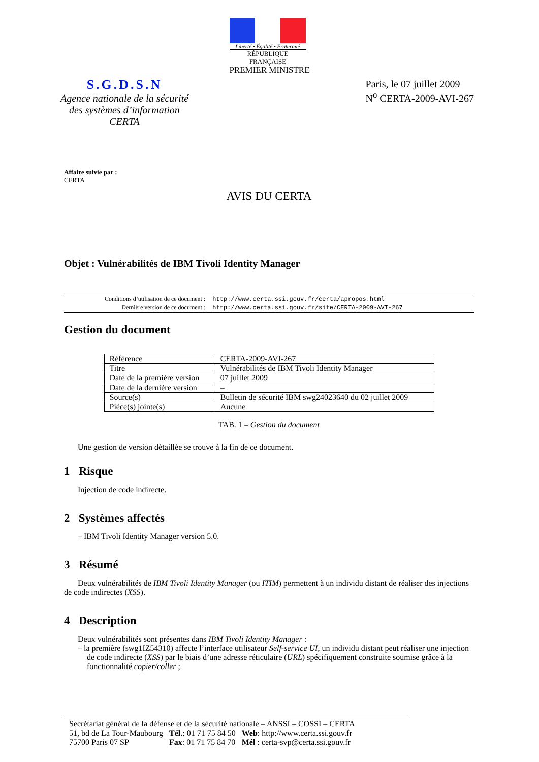Liberté • Égalité • Fraternité
RÉPUBLIQUE FRANÇAISE
PREMIER MINISTRE
S.G.D.S.N
Agence nationale de la sécurité
des systèmes d’information
CERTA
Paris, le 07 juillet 2009
N<sup>o</sup> CERTA-2009-AVI-267
Affaire suivie par :
CERTA
AVIS DU CERTA
Objet : Vulnérabilités de IBM Tivoli Identity Manager
| Conditions d’utilisation de ce document : | http://www.certa.ssi.gouv.fr/certa/apropos.html |
| Dernière version de ce document : | http://www.certa.ssi.gouv.fr/site/CERTA-2009-AVI-267 |
Gestion du document
| Référence | CERTA-2009-AVI-267 |
| Titre | Vulnérabilités de IBM Tivoli Identity Manager |
| Date de la première version | 07 juillet 2009 |
| Date de la dernière version | – |
| Source(s) | Bulletin de sécurité IBM swg24023640 du 02 juillet 2009 |
| Pièce(s) jointe(s) | Aucune |
TAB. 1 – Gestion du document
Une gestion de version détaillée se trouve à la fin de ce document.
1 Risque
Injection de code indirecte.
2 Systèmes affectés
– IBM Tivoli Identity Manager version 5.0.
3 Résumé
Deux vulnérabilités de IBM Tivoli Identity Manager (ou ITIM) permettent à un individu distant de réaliser des injections de code indirectes (XSS).
4 Description
Deux vulnérabilités sont présentes dans IBM Tivoli Identity Manager :
– la première (swg1IZ54310) affecte l’interface utilisateur Self-service UI, un individu distant peut réaliser une injection de code indirecte (XSS) par le biais d’une adresse réticulaire (URL) spécifiquement construite soumise grâce à la fonctionnalité copier/coller ;
Secrétariat général de la défense et de la sécurité nationale – ANSSI – COSSI – CERTA
| 51, bd de La Tour-Maubourg | Tél. : 01 71 75 84 50 | Web : http://www.certa.ssi.gouv.fr |
| 75700 Paris 07 SP | Fax : 01 71 75 84 70 | Mél : certa-svp@certa.ssi.gouv.fr |